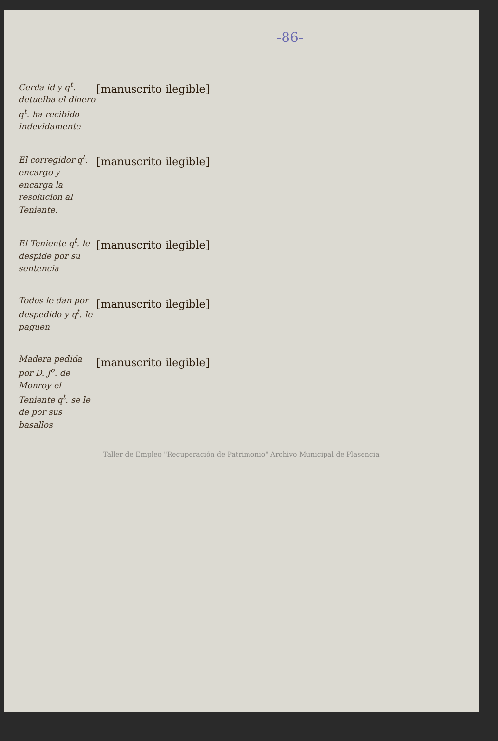-86-
Cerda id y q<sup>t</sup>. detuelba el dinero q<sup>t</sup>. ha recibido indevidamente
[manuscrito ilegible]
El corregidor q<sup>t</sup>. encargo y encarga la resolucion al Teniente.
[manuscrito ilegible]
El Teniente q<sup>t</sup>. le despide por su sentencia
[manuscrito ilegible]
Todos le dan por despedido y q<sup>t</sup>. le paguen
[manuscrito ilegible]
Madera pedida por D. J<sup>o</sup>. de Monroy el Teniente q<sup>t</sup>. se le de por sus basallos
[manuscrito ilegible]
Taller de Empleo "Recuperación de Patrimonio" Archivo Municipal de Plasencia